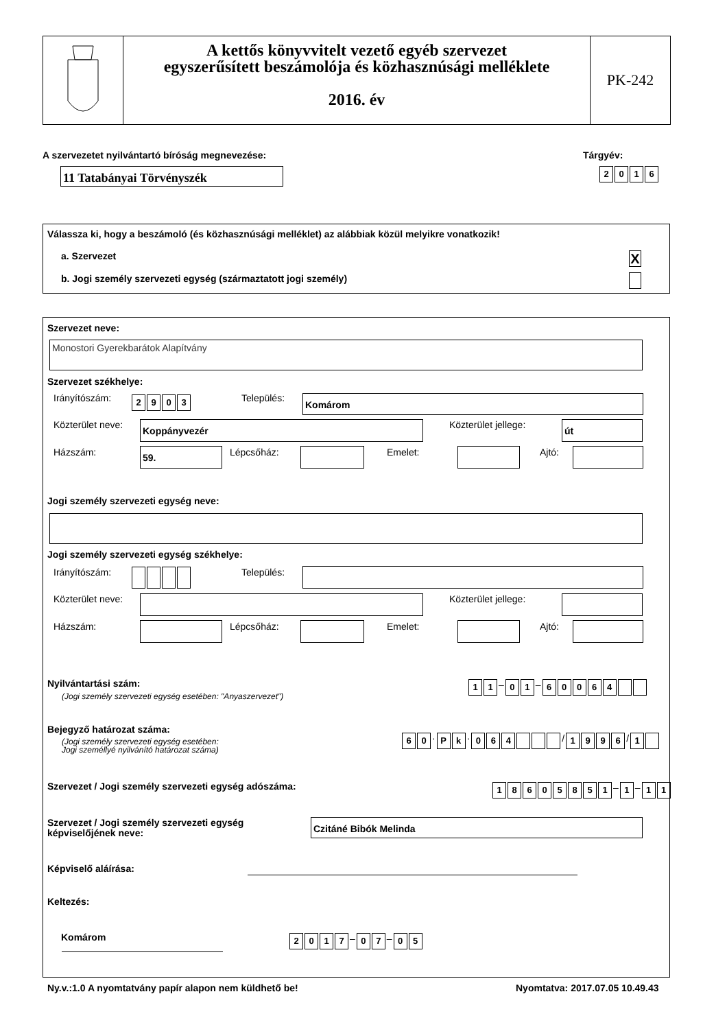A kettős könyvvitelt vezető egyéb szervezet
egyszerűsített beszámolója és közhasznúsági melléklete
2016. év
PK-242
A szervezetet nyilvántartó bíróság megnevezése:
Tárgyév:
11 Tatabányai Törvényszék 2016
Válassza ki, hogy a beszámoló (és közhasznúsági melléklet) az alábbiak közül melyikre vonatkozik!
a. Szervezet X
b. Jogi személy szervezeti egység (származtatott jogi személy)
Szervezet neve:
Monostori Gyerekbarátok Alapítvány
Szervezet székhelye:
Irányítószám: 2903 Település: Komárom
Közterület neve: Koppányvezér Közterület jellege: út
Házszám: 59. Lépcsőház: Emelet: Ajtó:
Jogi személy szervezeti egység neve:
Jogi személy szervezeti egység székhelye:
Irányítószám: Település:
Közterület neve: Közterület jellege:
Házszám: Lépcsőház: Emelet: Ajtó:
Nyilvántartási szám:
(Jogi személy szervezeti egység esetében: "Anyaszervezet")
11 – 01 – 60064
Bejegyző határozat száma:
(Jogi személy szervezeti egység esetében:
Jogi személlyé nyilvánító határozat száma)
60 · Pk · 064 / 1996 / 1
Szervezet / Jogi személy szervezeti egység adószáma:
18605851 – 1 – 11
Szervezet / Jogi személy szervezeti egység
képviselőjének neve:
Czitáné Bibók Melinda
Képviselő aláírása:
Keltezés:
Komárom 2017 – 07 – 05
Ny.v.:1.0 A nyomtatvány papír alapon nem küldhető be!
Nyomtatva: 2017.07.05 10.49.43